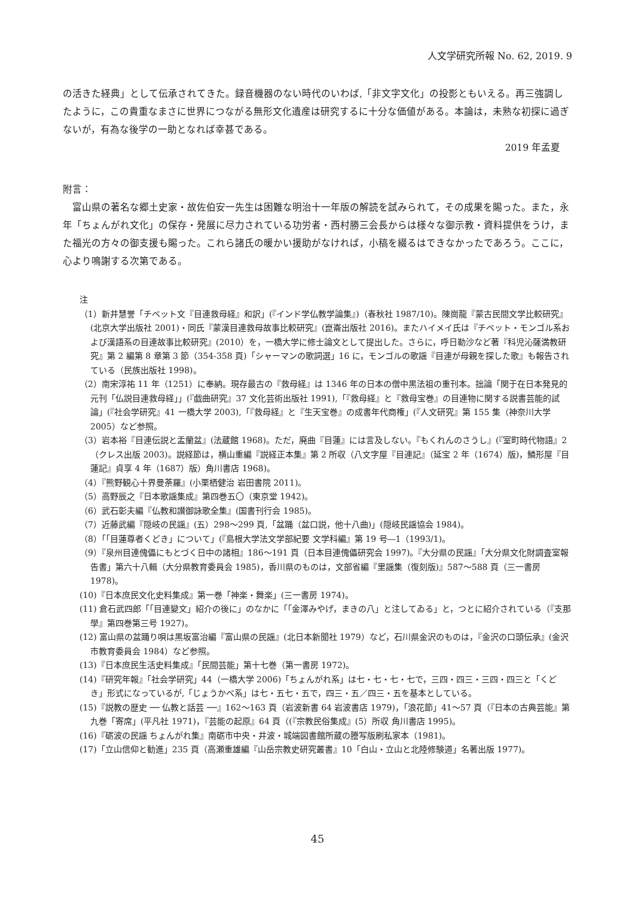人文学研究所報 No. 62, 2019. 9
の活きた経典」として伝承されてきた。録音機器のない時代のいわば,「非文字文化」の投影ともいえる。再三強調したように，この貴重なまさに世界につながる無形文化遺産は研究するに十分な価値がある。本論は，未熟な初探に過ぎないが，有為な後学の一助となれば幸甚である。
2019 年孟夏
附言：
　富山県の著名な郷土史家・故佐伯安一先生は困難な明治十一年版の解読を試みられて，その成果を賜った。また，永年「ちょんがれ文化」の保存・発展に尽力されている功労者・西村勝三会長からは様々な御示教・資料提供をうけ，また福光の方々の御支援も賜った。これら諸氏の暖かい援助がなければ，小稿を綴るはできなかったであろう。ここに，心より鳴謝する次第である。
注
（1）新井慧誉「チベット文『目連救母経』和訳」(『インド学仏教学論集』)（春秋社 1987/10)。陳崗龍『蒙古民間文学比較研究』(北京大学出版社 2001)・同氏『蒙漢目連救母故事比較研究』(崑崙出版社 2016)。またハイメイ氏は『チベット・モンゴル系および漢語系の目連故事比較研究』(2010）を，一橋大学に修士論文として提出した。さらに，呼日勒沙など著『科児沁薩満教研究』第 2 編第 8 章第 3 節（354-358 頁)「シャーマンの歌詞選」16 に，モンゴルの歌謡『目連が母親を探した歌』も報告されている（民族出版社 1998)。
（2）南宋淳祐 11 年（1251）に奉納。現存最古の『救母経』は 1346 年の日本の僧中黒法祖の重刊本。拙論「関于在日本発見的元刊「仏説目連救母経」」(『戯曲研究』37 文化芸術出版社 1991),「『救母経』と『救母宝巻』の目連物に関する説書芸能的試論」(『社会学研究』41 一橋大学 2003),「『救母経』と『生天宝巻』の成書年代商権」(『人文研究』第 155 集（神奈川大学 2005）など参照。
（3）岩本裕『目連伝説と盂蘭盆』(法蔵館 1968)。ただ，廃曲『目蓮』には言及しない。『もくれんのさうし』(『室町時代物語』2（クレス出版 2003)。説経節は，横山重編『説経正本集』第 2 所収（八文字屋『目連記』（延宝 2 年（1674）版)，鱗形屋『目蓮記』貞享 4 年（1687）版）角川書店 1968)。
（4）『熊野観心十界曼荼羅』(小栗栖健治 岩田書院 2011)。
（5）高野辰之『日本歌謡集成』第四巻五〇（東京堂 1942)。
（6）武石彰夫編『仏教和讃御詠歌全集』(国書刊行会 1985)。
（7）近藤武編『隠岐の民謡』(五）298〜299 頁,「盆踊（盆口説，他十八曲)」(隠岐民謡協会 1984)。
（8）「「目蓮尊者くどき」について」(『島根大学法文学部紀要 文学科編』第 19 号―1（1993/1)。
（9）『泉州目連傀儡にもとづく日中の諸相』186〜191 頁（日本目連傀儡研究会 1997)。『大分県の民謡』「大分県文化財調査室報告書」第六十八輯（大分県教育委員会 1985)，香川県のものは，文部省編『里謡集（復刻版)』587〜588 頁（三一書房 1978)。
(10)『日本庶民文化史料集成』第一巻「神楽・舞楽」(三一書房 1974)。
(11) 倉石武四郎「「目連變文」紹介の後に」のなかに「「金澤みやげ，まきの八」と注してゐる」と，つとに紹介されている（『支那學』第四巻第三号 1927)。
(12) 富山県の盆踊り唄は黒坂富治編『富山県の民謡』(北日本新聞社 1979）など，石川県金沢のものは，『金沢の口頭伝承』(金沢市教育委員会 1984）など参照。
(13)『日本庶民生活史料集成』「民間芸能」第十七巻（第一書房 1972)。
(14)『研究年報』「社会学研究」44（一橋大学 2006)「ちょんがれ系」は七・七・七・七で，三四・四三・三四・四三と「くどき」形式になっているが,「じょうかべ系」は七・五七・五で，四三・五／四三・五を基本としている。
(15)『説教の歴史 ── 仏教と話芸 ──』162〜163 頁（岩波新書 64 岩波書店 1979)，「浪花節」41〜57 頁（『日本の古典芸能』第九巻「寄席」(平凡社 1971)，『芸能の起原』64 頁（(『宗教民俗集成』(5）所収 角川書店 1995)。
(16)『砺波の民謡 ちょんがれ集』南砺市中央・井波・城端図書館所蔵の謄写版刷私家本（1981)。
(17)「立山信仰と勧進」235 頁（高瀬重雄編『山岳宗教史研究叢書』10「白山・立山と北陸修験道」名著出版 1977)。
45